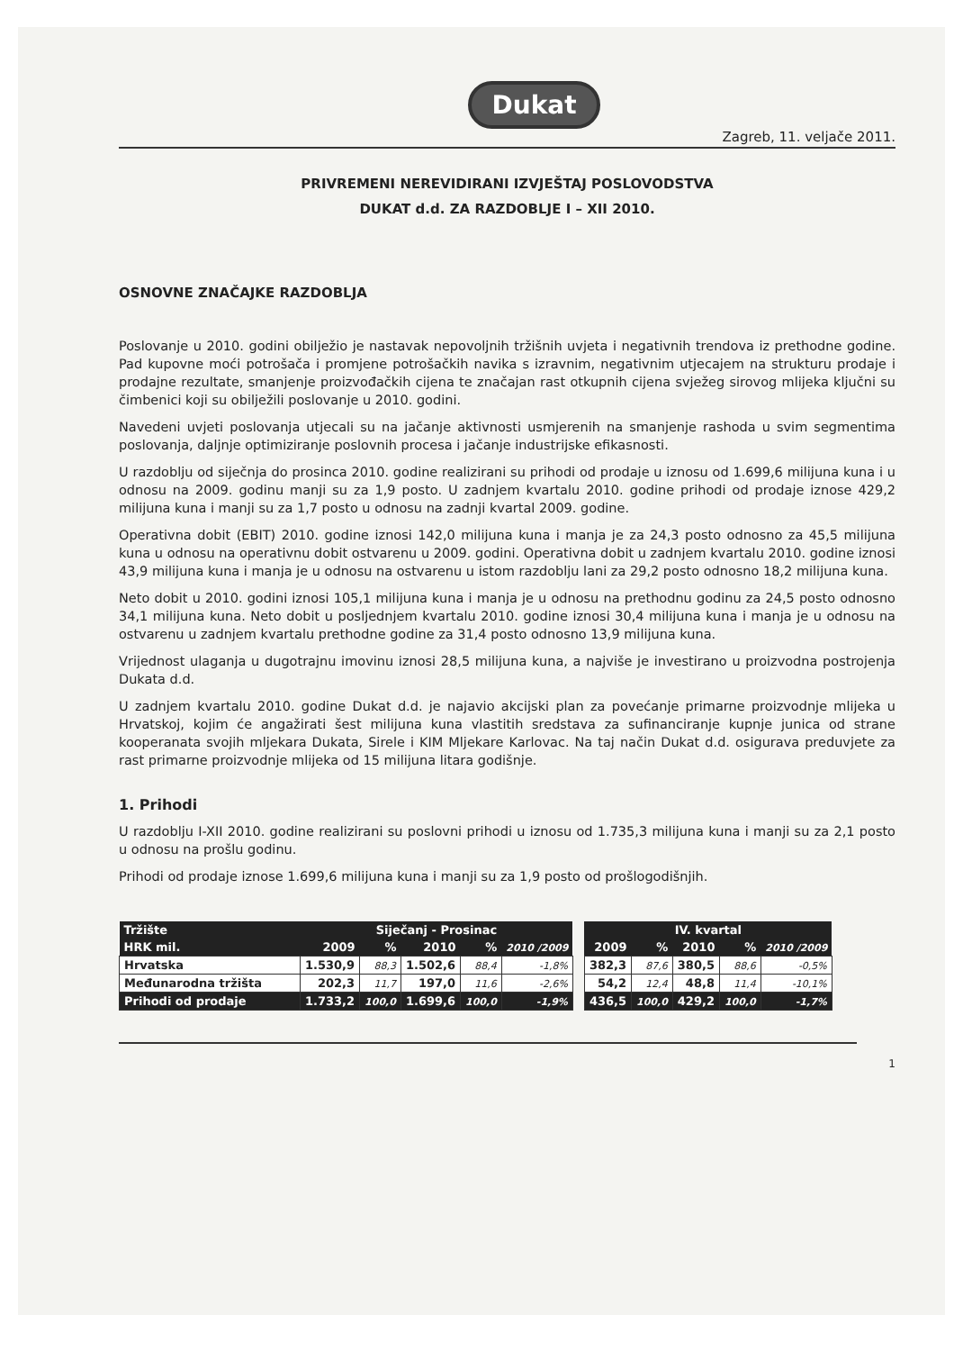Dukat
Zagreb, 11. veljače 2011.
PRIVREMENI NEREVIDIRANI IZVJEŠTAJ POSLOVODSTVA
DUKAT d.d. ZA RAZDOBLJE I – XII 2010.
OSNOVNE ZNAČAJKE RAZDOBLJA
Poslovanje u 2010. godini obilježio je nastavak nepovoljnih tržišnih uvjeta i negativnih trendova iz prethodne godine. Pad kupovne moći potrošača i promjene potrošačkih navika s izravnim, negativnim utjecajem na strukturu prodaje i prodajne rezultate, smanjenje proizvođačkih cijena te značajan rast otkupnih cijena svježeg sirovog mlijeka ključni su čimbenici koji su obilježili poslovanje u 2010. godini.
Navedeni uvjeti poslovanja utjecali su na jačanje aktivnosti usmjerenih na smanjenje rashoda u svim segmentima poslovanja, daljnje optimiziranje poslovnih procesa i jačanje industrijske efikasnosti.
U razdoblju od siječnja do prosinca 2010. godine realizirani su prihodi od prodaje u iznosu od 1.699,6 milijuna kuna i u odnosu na 2009. godinu manji su za 1,9 posto. U zadnjem kvartalu 2010. godine prihodi od prodaje iznose 429,2 milijuna kuna i manji su za 1,7 posto u odnosu na zadnji kvartal 2009. godine.
Operativna dobit (EBIT) 2010. godine iznosi 142,0 milijuna kuna i manja je za 24,3 posto odnosno za 45,5 milijuna kuna u odnosu na operativnu dobit ostvarenu u 2009. godini. Operativna dobit u zadnjem kvartalu 2010. godine iznosi 43,9 milijuna kuna i manja je u odnosu na ostvarenu u istom razdoblju lani za 29,2 posto odnosno 18,2 milijuna kuna.
Neto dobit u 2010. godini iznosi 105,1 milijuna kuna i manja je u odnosu na prethodnu godinu za 24,5 posto odnosno 34,1 milijuna kuna. Neto dobit u posljednjem kvartalu 2010. godine iznosi 30,4 milijuna kuna i manja je u odnosu na ostvarenu u zadnjem kvartalu prethodne godine za 31,4 posto odnosno 13,9 milijuna kuna.
Vrijednost ulaganja u dugotrajnu imovinu iznosi 28,5 milijuna kuna, a najviše je investirano u proizvodna postrojenja Dukata d.d.
U zadnjem kvartalu 2010. godine Dukat d.d. je najavio akcijski plan za povećanje primarne proizvodnje mlijeka u Hrvatskoj, kojim će angažirati šest milijuna kuna vlastitih sredstava za sufinanciranje kupnje junica od strane kooperanata svojih mljekara Dukata, Sirele i KIM Mljekare Karlovac. Na taj način Dukat d.d. osigurava preduvjete za rast primarne proizvodnje mlijeka od 15 milijuna litara godišnje.
1. Prihodi
U razdoblju I-XII 2010. godine realizirani su poslovni prihodi u iznosu od 1.735,3 milijuna kuna i manji su za 2,1 posto u odnosu na prošlu godinu.
Prihodi od prodaje iznose 1.699,6 milijuna kuna i manji su za 1,9 posto od prošlogodišnjih.
| Tržište | Siječanj - Prosinac | | | | |
| --- | --- | --- | --- | --- | --- |
| HRK mil. | 2009 | % | 2010 | % | 2010 /2009 |
| Hrvatska | 1.530,9 | 88,3 | 1.502,6 | 88,4 | -1,8% |
| Međunarodna tržišta | 202,3 | 11,7 | 197,0 | 11,6 | -2,6% |
| Prihodi od prodaje | 1.733,2 | 100,0 | 1.699,6 | 100,0 | -1,9% |
| IV. kvartal | | | | |
| --- | --- | --- | --- | --- |
| 2009 | % | 2010 | % | 2010 /2009 |
| 382,3 | 87,6 | 380,5 | 88,6 | -0,5% |
| 54,2 | 12,4 | 48,8 | 11,4 | -10,1% |
| 436,5 | 100,0 | 429,2 | 100,0 | -1,7% |
1